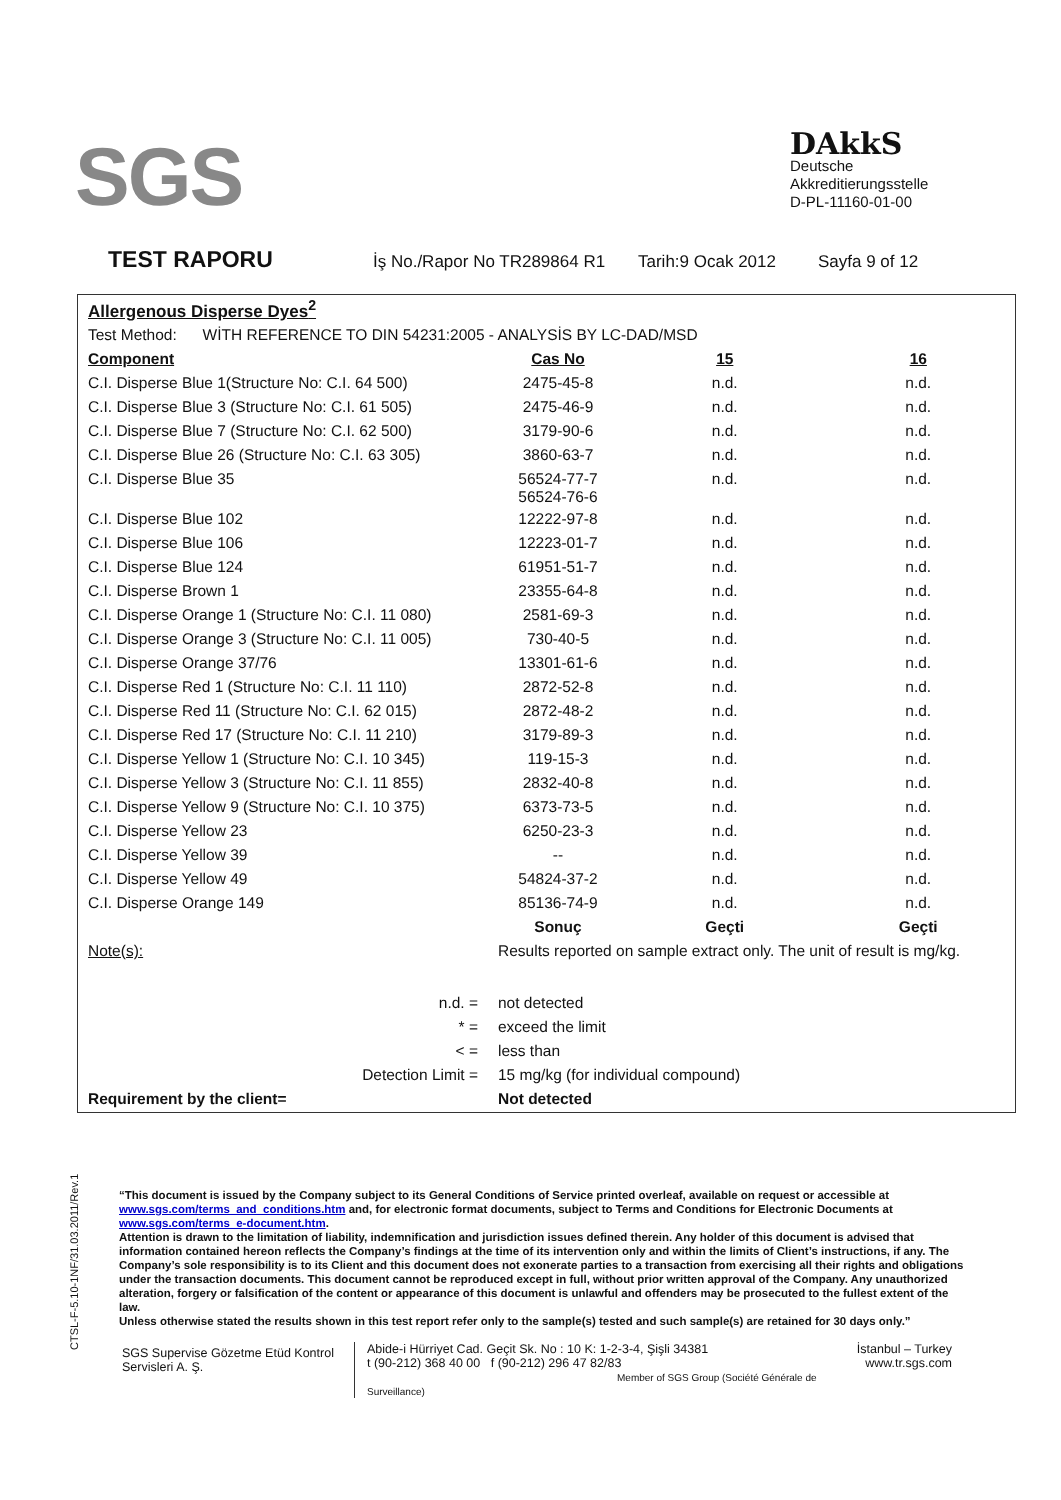SGS
DAkkS
Deutsche
Akkreditierungsstelle
D-PL-11160-01-00
TEST RAPORU İş No./Rapor No TR289864 R1 Tarih:9 Ocak 2012 Sayfa 9 of 12
| Allergenous Disperse Dyes<sup>2</sup> | | | |
| Test Method: WİTH REFERENCE TO DIN 54231:2005 - ANALYSİS BY LC-DAD/MSD | | | |
| Component | Cas No | 15 | 16 |
| C.I. Disperse Blue 1(Structure No: C.I. 64 500) | 2475-45-8 | n.d. | n.d. |
| C.I. Disperse Blue 3 (Structure No: C.I. 61 505) | 2475-46-9 | n.d. | n.d. |
| C.I. Disperse Blue 7 (Structure No: C.I. 62 500) | 3179-90-6 | n.d. | n.d. |
| C.I. Disperse Blue 26 (Structure No: C.I. 63 305) | 3860-63-7 | n.d. | n.d. |
| C.I. Disperse Blue 35 | 56524-77-7 56524-76-6 | n.d. | n.d. |
| C.I. Disperse Blue 102 | 12222-97-8 | n.d. | n.d. |
| C.I. Disperse Blue 106 | 12223-01-7 | n.d. | n.d. |
| C.I. Disperse Blue 124 | 61951-51-7 | n.d. | n.d. |
| C.I. Disperse Brown 1 | 23355-64-8 | n.d. | n.d. |
| C.I. Disperse Orange 1 (Structure No: C.I. 11 080) | 2581-69-3 | n.d. | n.d. |
| C.I. Disperse Orange 3 (Structure No: C.I. 11 005) | 730-40-5 | n.d. | n.d. |
| C.I. Disperse Orange 37/76 | 13301-61-6 | n.d. | n.d. |
| C.I. Disperse Red 1 (Structure No: C.I. 11 110) | 2872-52-8 | n.d. | n.d. |
| C.I. Disperse Red 11 (Structure No: C.I. 62 015) | 2872-48-2 | n.d. | n.d. |
| C.I. Disperse Red 17 (Structure No: C.I. 11 210) | 3179-89-3 | n.d. | n.d. |
| C.I. Disperse Yellow 1 (Structure No: C.I. 10 345) | 119-15-3 | n.d. | n.d. |
| C.I. Disperse Yellow 3 (Structure No: C.I. 11 855) | 2832-40-8 | n.d. | n.d. |
| C.I. Disperse Yellow 9 (Structure No: C.I. 10 375) | 6373-73-5 | n.d. | n.d. |
| C.I. Disperse Yellow 23 | 6250-23-3 | n.d. | n.d. |
| C.I. Disperse Yellow 39 | -- | n.d. | n.d. |
| C.I. Disperse Yellow 49 | 54824-37-2 | n.d. | n.d. |
| C.I. Disperse Orange 149 | 85136-74-9 | n.d. | n.d. |
| | Sonuç | Geçti | Geçti |
| Note(s): | Results reported on sample extract only. The unit of result is mg/kg. | | |
| n.d. = | not detected | | |
| * = | exceed the limit | | |
| < = | less than | | |
| Detection Limit = | 15 mg/kg (for individual compound) | | |
| Requirement by the client= | Not detected | | |
CTSL-F-5.10-1NF/31.03.2011/Rev.1
“This document is issued by the Company subject to its General Conditions of Service printed overleaf, available on request or accessible at www.sgs.com/terms_and_conditions.htm and, for electronic format documents, subject to Terms and Conditions for Electronic Documents at www.sgs.com/terms_e-document.htm.
Attention is drawn to the limitation of liability, indemnification and jurisdiction issues defined therein. Any holder of this document is advised that information contained hereon reflects the Company’s findings at the time of its intervention only and within the limits of Client’s instructions, if any. The Company’s sole responsibility is to its Client and this document does not exonerate parties to a transaction from exercising all their rights and obligations under the transaction documents. This document cannot be reproduced except in full, without prior written approval of the Company. Any unauthorized alteration, forgery or falsification of the content or appearance of this document is unlawful and offenders may be prosecuted to the fullest extent of the law.
Unless otherwise stated the results shown in this test report refer only to the sample(s) tested and such sample(s) are retained for 30 days only.”
SGS Supervise Gözetme Etüd Kontrol Servisleri A. Ş.
Abide-i Hürriyet Cad. Geçit Sk. No : 10 K: 1-2-3-4, Şişli 34381
t (90-212) 368 40 00 f (90-212) 296 47 82/83
Member of SGS Group (Société Générale de Surveillance)
İstanbul – Turkey
www.tr.sgs.com